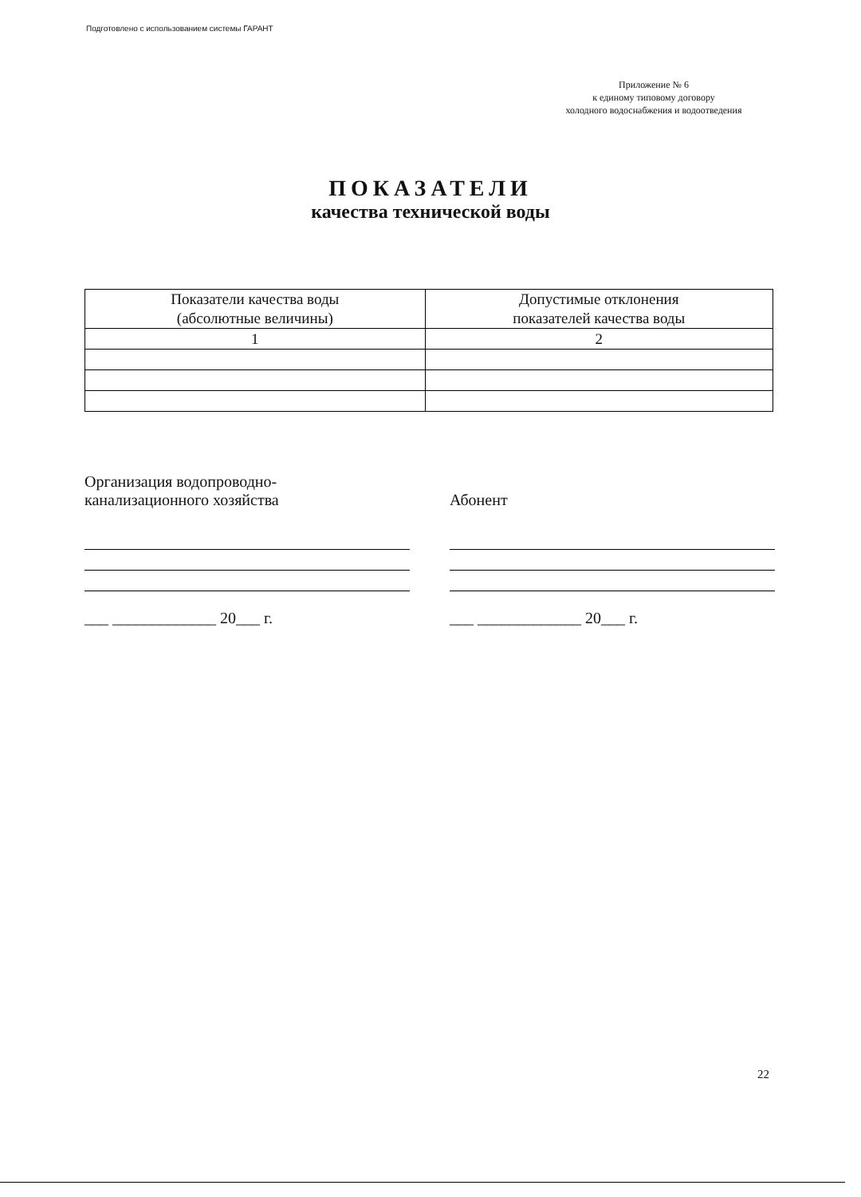Подготовлено с использованием системы ГАРАНТ
Приложение № 6
к единому типовому договору
холодного водоснабжения и водоотведения
ПОКАЗАТЕЛИ
качества технической воды
| Показатели качества воды (абсолютные величины) | Допустимые отклонения показателей качества воды |
| --- | --- |
| 1 | 2 |
Организация водопроводно-
канализационного хозяйства
___ _____________ 20___ г.
Абонент
___ _____________ 20___ г.
22